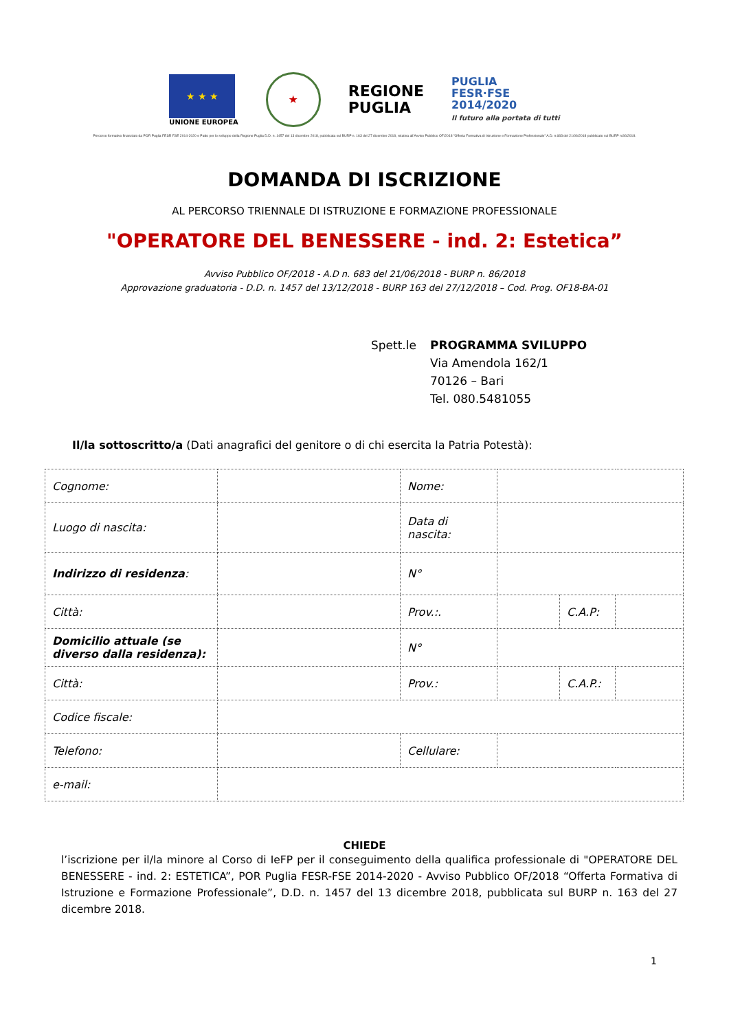★ ★ ★
UNIONE EUROPEA
★
REGIONE
PUGLIA
PUGLIA
FESR·FSE
2014/2020
Il futuro alla portata di tutti
Percorso formativo finanziato da POR Puglia FESR FSE 2014-2020 e Patto per lo sviluppo della Regione Puglia D.D. n. 1457 del 13 dicembre 2018, pubblicata sul BURP n. 163 del 27 dicembre 2018, relativa all'Avviso Pubblico OF/2018 "Offerta Formativa di Istruzione e Formazione Professionale" A.D. n.683 del 21/06/2018 pubblicato sul BURP n.86/2018.
DOMANDA DI ISCRIZIONE
AL PERCORSO TRIENNALE DI ISTRUZIONE E FORMAZIONE PROFESSIONALE
"OPERATORE DEL BENESSERE - ind. 2: Estetica”
Avviso Pubblico OF/2018 - A.D n. 683 del 21/06/2018 - BURP n. 86/2018
Approvazione graduatoria - D.D. n. 1457 del 13/12/2018 - BURP 163 del 27/12/2018 – Cod. Prog. OF18-BA-01
Spett.le PROGRAMMA SVILUPPO
Via Amendola 162/1
70126 – Bari
Tel. 080.5481055
Il/la sottoscritto/a (Dati anagrafici del genitore o di chi esercita la Patria Potestà):
| Cognome: | | Nome: | | | |
| Luogo di nascita: | | Data di nascita: | | | |
| Indirizzo di residenza : | | N° | | | |
| Città: | | Prov.:. | | C.A.P: | |
| Domicilio attuale (se diverso dalla residenza): | | N° | | | |
| Città: | | Prov.: | | C.A.P.: | |
| Codice fiscale: | | | | | |
| Telefono: | | Cellulare: | | | |
| e-mail: | | | | | |
CHIEDE
l’iscrizione per il/la minore al Corso di IeFP per il conseguimento della qualifica professionale di "OPERATORE DEL BENESSERE - ind. 2: ESTETICA”, POR Puglia FESR-FSE 2014-2020 - Avviso Pubblico OF/2018 “Offerta Formativa di Istruzione e Formazione Professionale”, D.D. n. 1457 del 13 dicembre 2018, pubblicata sul BURP n. 163 del 27 dicembre 2018.
1